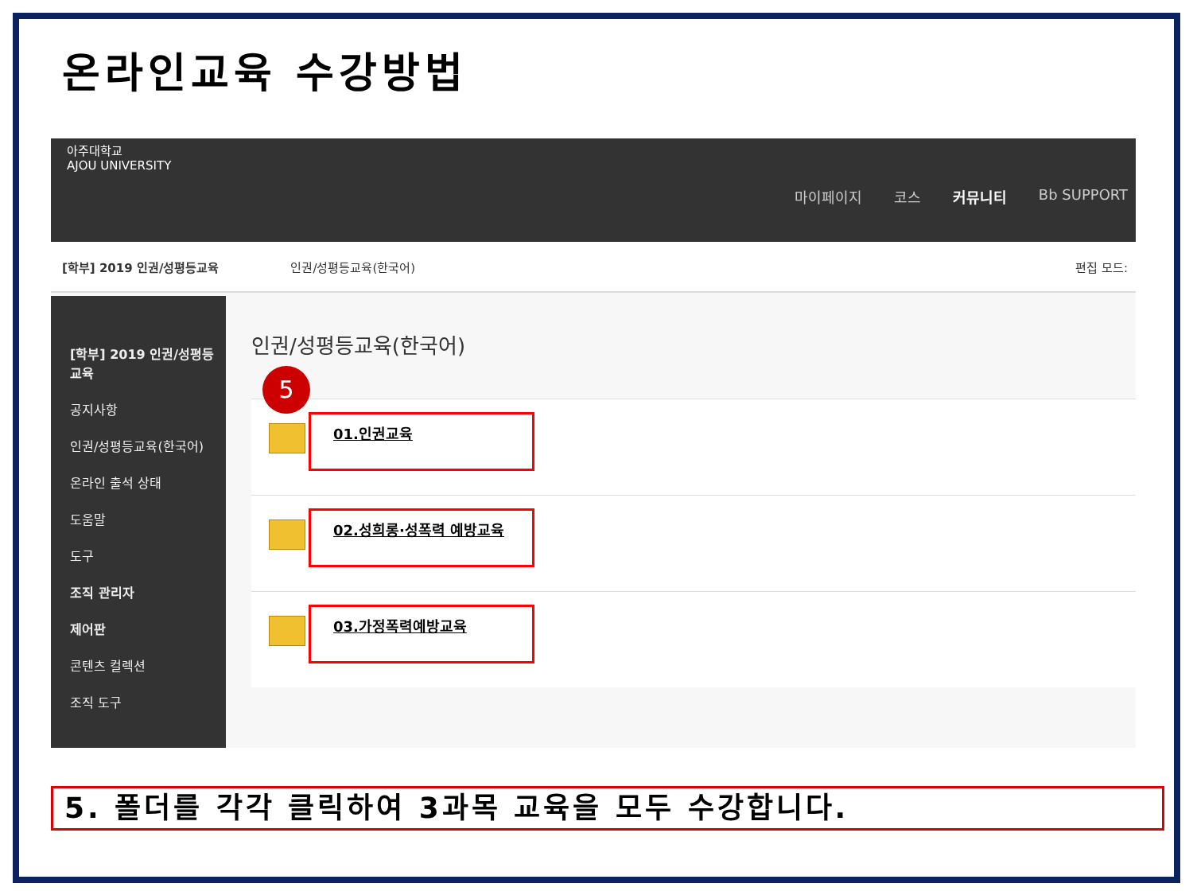온라인교육 수강방법
아주대학교
AJOU UNIVERSITY
마이페이지 코스 커뮤니티 Bb SUPPORT
[학부] 2019 인권/성평등교육 인권/성평등교육(한국어) 편집 모드:
[학부] 2019 인권/성평등교육
공지사항
인권/성평등교육(한국어)
온라인 출석 상태
도움말
도구
조직 관리자
제어판
콘텐츠 컬렉션
조직 도구
인권/성평등교육(한국어)
01.인권교육
02.성희롱·성폭력 예방교육
03.가정폭력예방교육
5
5. 폴더를 각각 클릭하여 3과목 교육을 모두 수강합니다.